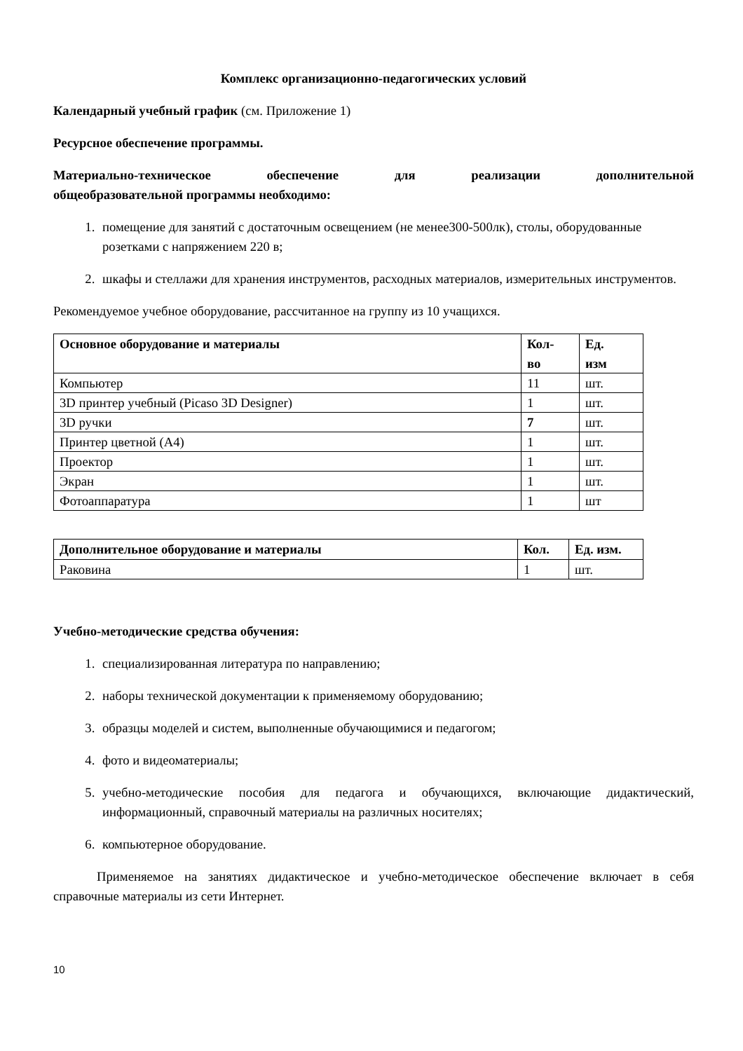Комплекс организационно-педагогических условий
Календарный учебный график (см. Приложение 1)
Ресурсное обеспечение программы.
Материально-техническое обеспечение для реализации дополнительной
общеобразовательной программы необходимо:
1. помещение для занятий с достаточным освещением (не менее300-500лк), столы, оборудованные розетками с напряжением 220 в;
2. шкафы и стеллажи для хранения инструментов, расходных материалов, измерительных инструментов.
Рекомендуемое учебное оборудование, рассчитанное на группу из 10 учащихся.
| Основное оборудование и материалы | Кол- во | Ед. изм |
| --- | --- | --- |
| Компьютер | 11 | шт. |
| 3D принтер учебный (Picaso 3D Designer) | 1 | шт. |
| 3D ручки | 7 | шт. |
| Принтер цветной (А4) | 1 | шт. |
| Проектор | 1 | шт. |
| Экран | 1 | шт. |
| Фотоаппаратура | 1 | шт |
| Дополнительное оборудование и материалы | Кол. | Ед. изм. |
| --- | --- | --- |
| Раковина | 1 | шт. |
Учебно-методические средства обучения:
1. специализированная литература по направлению;
2. наборы технической документации к применяемому оборудованию;
3. образцы моделей и систем, выполненные обучающимися и педагогом;
4. фото и видеоматериалы;
5. учебно-методические пособия для педагога и обучающихся, включающие дидактический, информационный, справочный материалы на различных носителях;
6. компьютерное оборудование.
Применяемое на занятиях дидактическое и учебно-методическое обеспечение включает в себя справочные материалы из сети Интернет.
10